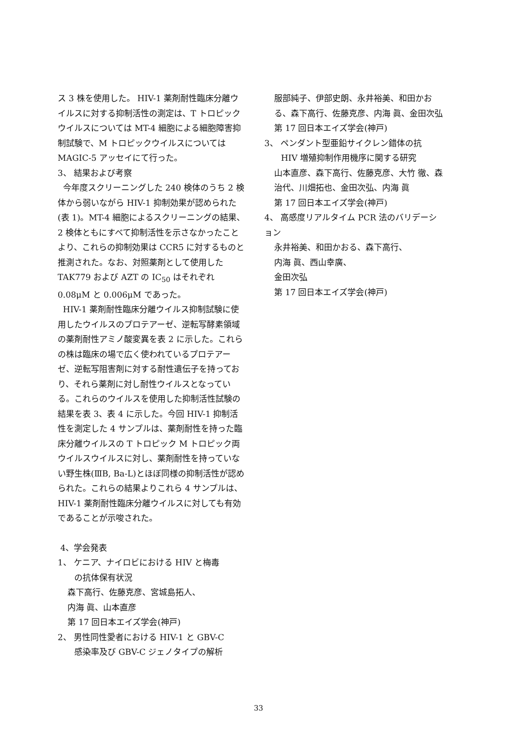ス 3 株を使用した。 HIV-1 薬剤耐性臨床分離ウイルスに対する抑制活性の測定は、T トロピックウイルスについては MT-4 細胞による細胞障害抑制試験で、M トロピックウイルスについては MAGIC-5 アッセイにて行った。
3、 結果および考察
今年度スクリーニングした 240 検体のうち 2 検体から弱いながら HIV-1 抑制効果が認められた(表 1)。MT-4 細胞によるスクリーニングの結果、2 検体ともにすべて抑制活性を示さなかったことより、これらの抑制効果は CCR5 に対するものと推測された。なお、対照薬剤として使用した TAK779 および AZT の IC<sub>50</sub> はそれぞれ 0.08μM と 0.006μM であった。
HIV-1 薬剤耐性臨床分離ウイルス抑制試験に使用したウイルスのプロテアーゼ、逆転写酵素領域の薬剤耐性アミノ酸変異を表 2 に示した。これらの株は臨床の場で広く使われているプロテアーゼ、逆転写阻害剤に対する耐性遺伝子を持っており、それら薬剤に対し耐性ウイルスとなっている。これらのウイルスを使用した抑制活性試験の結果を表 3、表 4 に示した。今回 HIV-1 抑制活性を測定した 4 サンプルは、薬剤耐性を持った臨床分離ウイルスの T トロピック M トロピック両ウイルスウイルスに対し、薬剤耐性を持っていない野生株(ⅢB, Ba-L)とほぼ同様の抑制活性が認められた。これらの結果よりこれら 4 サンプルは、HIV-1 薬剤耐性臨床分離ウイルスに対しても有効であることが示唆された。
4、学会発表
1、 ケニア、ナイロビにおける HIV と梅毒
の抗体保有状況
森下高行、佐藤克彦、宮城島拓人、
内海 眞、山本直彦
第 17 回日本エイズ学会(神戸)
2、 男性同性愛者における HIV-1 と GBV-C
感染率及び GBV-C ジェノタイプの解析
服部純子、伊部史朗、永井裕美、和田かおる、森下高行、佐藤克彦、内海 眞、金田次弘
第 17 回日本エイズ学会(神戸)
3、 ペンダント型亜鉛サイクレン錯体の抗
HIV 増殖抑制作用機序に関する研究
山本直彦、森下高行、佐藤克彦、大竹 徹、森 治代、川畑拓也、金田次弘、内海 眞
第 17 回日本エイズ学会(神戸)
4、 高感度リアルタイム PCR 法のバリデーション
永井裕美、和田かおる、森下高行、
内海 眞、西山幸廣、
金田次弘
第 17 回日本エイズ学会(神戸)
33